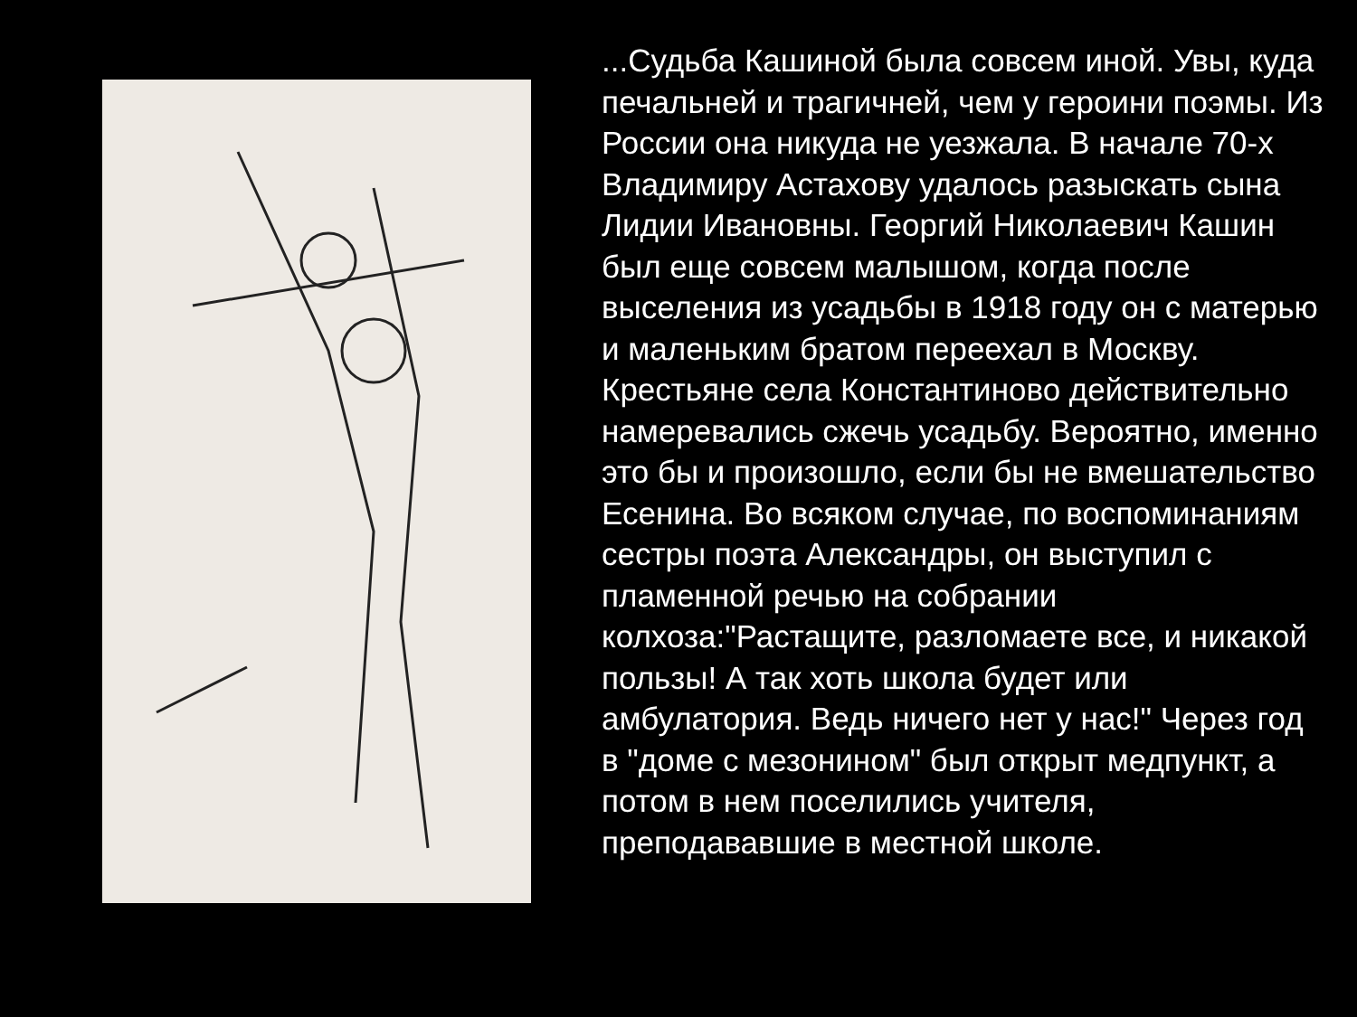...Судьба Кашиной была совсем иной. Увы, куда печальней и трагичней, чем у героини поэмы. Из России она никуда не уезжала. В начале 70-х Владимиру Астахову удалось разыскать сына Лидии Ивановны. Георгий Николаевич Кашин был еще совсем малышом, когда после выселения из усадьбы в 1918 году он с матерью и маленьким братом переехал в Москву. Крестьяне села Константиново действительно намеревались сжечь усадьбу. Вероятно, именно это бы и произошло, если бы не вмешательство Есенина. Во всяком случае, по воспоминаниям сестры поэта Александры, он выступил с пламенной речью на собрании колхоза:"Растащите, разломаете все, и никакой пользы! А так хоть школа будет или амбулатория. Ведь ничего нет у нас!" Через год в "доме с мезонином" был открыт медпункт, а потом в нем поселились учителя, преподававшие в местной школе.